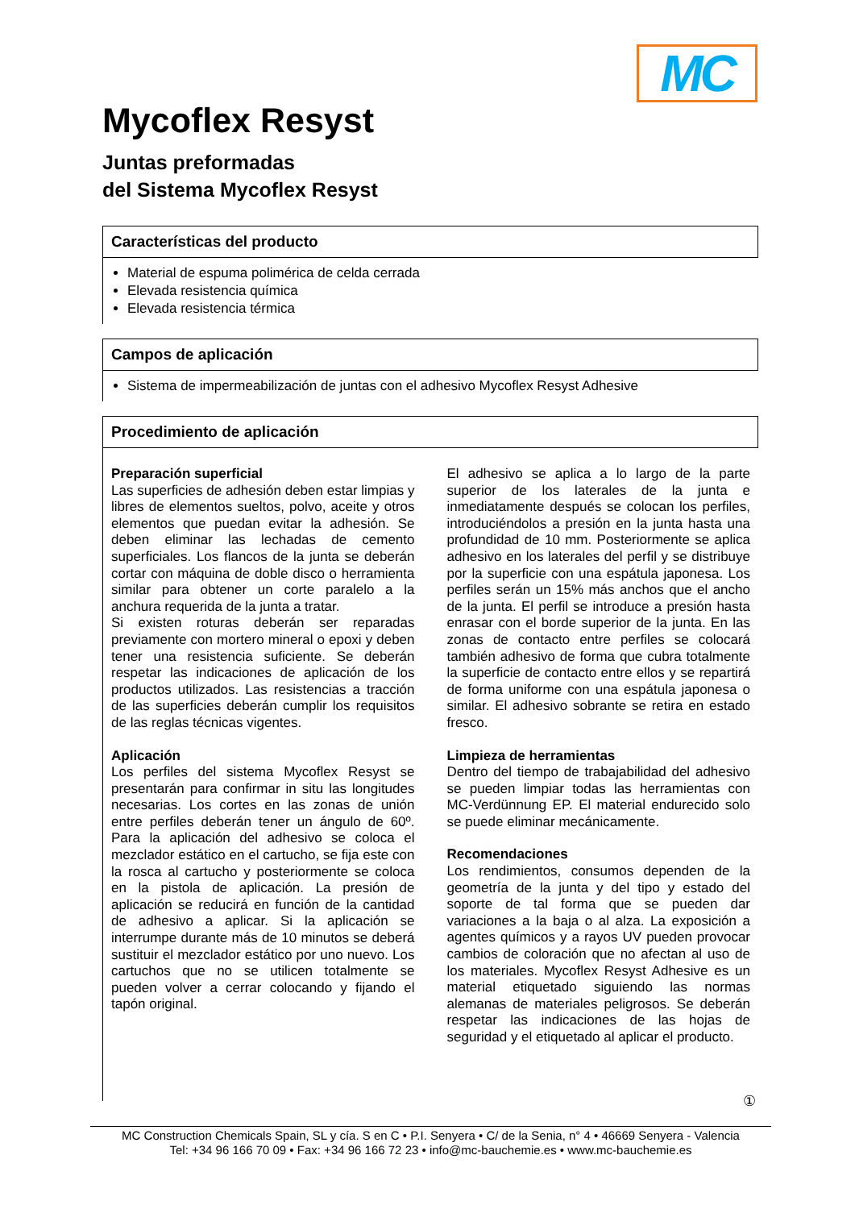MC
Mycoflex Resyst
Juntas preformadas
del Sistema Mycoflex Resyst
Características del producto
Material de espuma polimérica de celda cerrada
Elevada resistencia química
Elevada resistencia térmica
Campos de aplicación
Sistema de impermeabilización de juntas con el adhesivo Mycoflex Resyst Adhesive
Procedimiento de aplicación
Preparación superficial
Las superficies de adhesión deben estar limpias y libres de elementos sueltos, polvo, aceite y otros elementos que puedan evitar la adhesión. Se deben eliminar las lechadas de cemento superficiales. Los flancos de la junta se deberán cortar con máquina de doble disco o herramienta similar para obtener un corte paralelo a la anchura requerida de la junta a tratar.
Si existen roturas deberán ser reparadas previamente con mortero mineral o epoxi y deben tener una resistencia suficiente. Se deberán respetar las indicaciones de aplicación de los productos utilizados. Las resistencias a tracción de las superficies deberán cumplir los requisitos de las reglas técnicas vigentes.
Aplicación
Los perfiles del sistema Mycoflex Resyst se presentarán para confirmar in situ las longitudes necesarias. Los cortes en las zonas de unión entre perfiles deberán tener un ángulo de 60º. Para la aplicación del adhesivo se coloca el mezclador estático en el cartucho, se fija este con la rosca al cartucho y posteriormente se coloca en la pistola de aplicación. La presión de aplicación se reducirá en función de la cantidad de adhesivo a aplicar. Si la aplicación se interrumpe durante más de 10 minutos se deberá sustituir el mezclador estático por uno nuevo. Los cartuchos que no se utilicen totalmente se pueden volver a cerrar colocando y fijando el tapón original.
El adhesivo se aplica a lo largo de la parte superior de los laterales de la junta e inmediatamente después se colocan los perfiles, introduciéndolos a presión en la junta hasta una profundidad de 10 mm. Posteriormente se aplica adhesivo en los laterales del perfil y se distribuye por la superficie con una espátula japonesa. Los perfiles serán un 15% más anchos que el ancho de la junta. El perfil se introduce a presión hasta enrasar con el borde superior de la junta. En las zonas de contacto entre perfiles se colocará también adhesivo de forma que cubra totalmente la superficie de contacto entre ellos y se repartirá de forma uniforme con una espátula japonesa o similar. El adhesivo sobrante se retira en estado fresco.
Limpieza de herramientas
Dentro del tiempo de trabajabilidad del adhesivo se pueden limpiar todas las herramientas con MC-Verdünnung EP. El material endurecido solo se puede eliminar mecánicamente.
Recomendaciones
Los rendimientos, consumos dependen de la geometría de la junta y del tipo y estado del soporte de tal forma que se pueden dar variaciones a la baja o al alza. La exposición a agentes químicos y a rayos UV pueden provocar cambios de coloración que no afectan al uso de los materiales. Mycoflex Resyst Adhesive es un material etiquetado siguiendo las normas alemanas de materiales peligrosos. Se deberán respetar las indicaciones de las hojas de seguridad y el etiquetado al aplicar el producto.
①
MC Construction Chemicals Spain, SL y cía. S en C • P.I. Senyera • C/ de la Senia, n° 4 • 46669 Senyera - Valencia
Tel: +34 96 166 70 09 • Fax: +34 96 166 72 23 • info@mc-bauchemie.es • www.mc-bauchemie.es